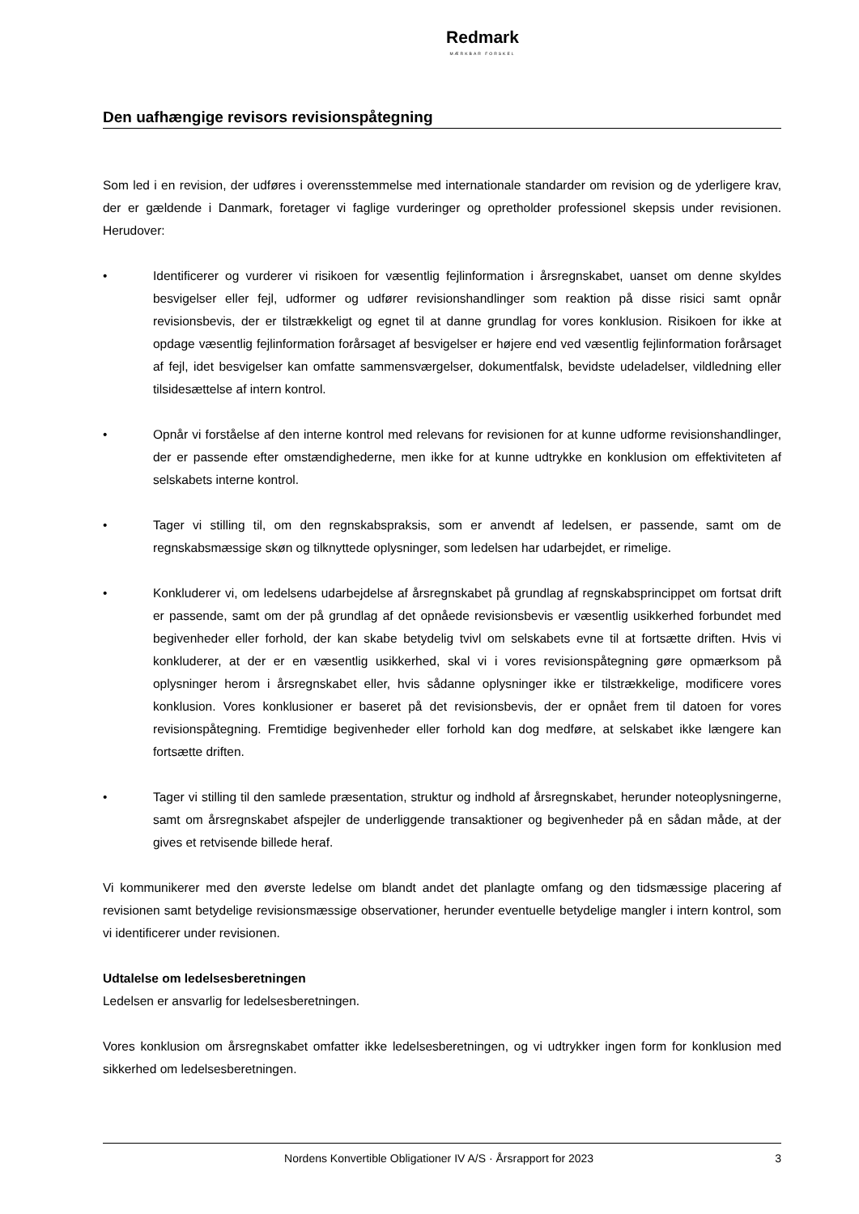Redmark
MÆRKBAR FORSKEL
Den uafhængige revisors revisionspåtegning
Som led i en revision, der udføres i overensstemmelse med internationale standarder om revision og de yderligere krav, der er gældende i Danmark, foretager vi faglige vurderinger og opretholder professionel skepsis under revisionen. Herudover:
• Identificerer og vurderer vi risikoen for væsentlig fejlinformation i årsregnskabet, uanset om denne skyldes besvigelser eller fejl, udformer og udfører revisionshandlinger som reaktion på disse risici samt opnår revisionsbevis, der er tilstrækkeligt og egnet til at danne grundlag for vores konklusion. Risikoen for ikke at opdage væsentlig fejlinformation forårsaget af besvigelser er højere end ved væsentlig fejlinformation forårsaget af fejl, idet besvigelser kan omfatte sammensværgelser, dokumentfalsk, bevidste udeladelser, vildledning eller tilsidesættelse af intern kontrol.
• Opnår vi forståelse af den interne kontrol med relevans for revisionen for at kunne udforme revisionshandlinger, der er passende efter omstændighederne, men ikke for at kunne udtrykke en konklusion om effektiviteten af selskabets interne kontrol.
• Tager vi stilling til, om den regnskabspraksis, som er anvendt af ledelsen, er passende, samt om de regnskabsmæssige skøn og tilknyttede oplysninger, som ledelsen har udarbejdet, er rimelige.
• Konkluderer vi, om ledelsens udarbejdelse af årsregnskabet på grundlag af regnskabsprincippet om fortsat drift er passende, samt om der på grundlag af det opnåede revisionsbevis er væsentlig usikkerhed forbundet med begivenheder eller forhold, der kan skabe betydelig tvivl om selskabets evne til at fortsætte driften. Hvis vi konkluderer, at der er en væsentlig usikkerhed, skal vi i vores revisionspåtegning gøre opmærksom på oplysninger herom i årsregnskabet eller, hvis sådanne oplysninger ikke er tilstrækkelige, modificere vores konklusion. Vores konklusioner er baseret på det revisionsbevis, der er opnået frem til datoen for vores revisionspåtegning. Fremtidige begivenheder eller forhold kan dog medføre, at selskabet ikke længere kan fortsætte driften.
• Tager vi stilling til den samlede præsentation, struktur og indhold af årsregnskabet, herunder noteoplysningerne, samt om årsregnskabet afspejler de underliggende transaktioner og begivenheder på en sådan måde, at der gives et retvisende billede heraf.
Vi kommunikerer med den øverste ledelse om blandt andet det planlagte omfang og den tidsmæssige placering af revisionen samt betydelige revisionsmæssige observationer, herunder eventuelle betydelige mangler i intern kontrol, som vi identificerer under revisionen.
Udtalelse om ledelsesberetningen
Ledelsen er ansvarlig for ledelsesberetningen.
Vores konklusion om årsregnskabet omfatter ikke ledelsesberetningen, og vi udtrykker ingen form for konklusion med sikkerhed om ledelsesberetningen.
Nordens Konvertible Obligationer IV A/S · Årsrapport for 2023 3